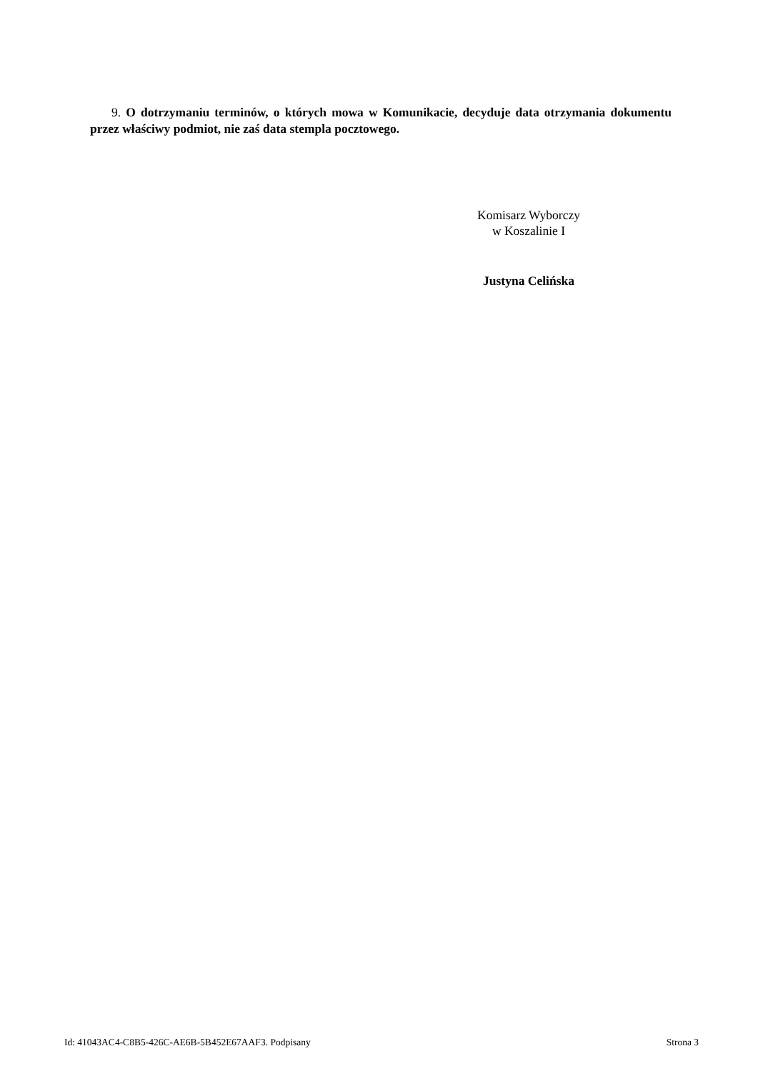9. O dotrzymaniu terminów, o których mowa w Komunikacie, decyduje data otrzymania dokumentu przez właściwy podmiot, nie zaś data stempla pocztowego.
Komisarz Wyborczy
w Koszalinie I
Justyna Celińska
Id: 41043AC4-C8B5-426C-AE6B-5B452E67AAF3. Podpisany Strona 3